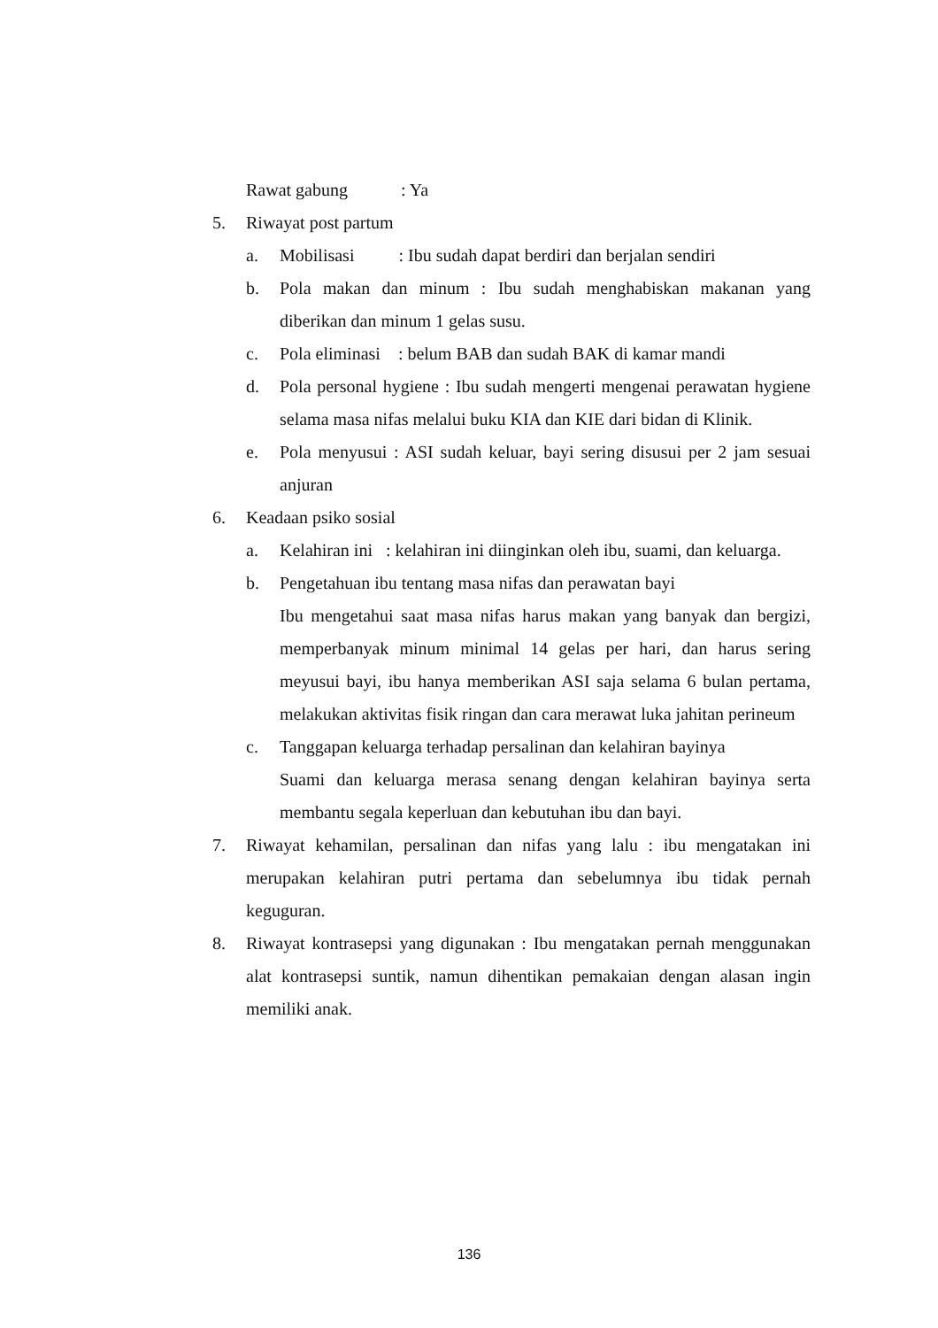Rawat gabung : Ya
5. Riwayat post partum
a. Mobilisasi : Ibu sudah dapat berdiri dan berjalan sendiri
b. Pola makan dan minum : Ibu sudah menghabiskan makanan yang diberikan dan minum 1 gelas susu.
c. Pola eliminasi : belum BAB dan sudah BAK di kamar mandi
d. Pola personal hygiene : Ibu sudah mengerti mengenai perawatan hygiene selama masa nifas melalui buku KIA dan KIE dari bidan di Klinik.
e. Pola menyusui : ASI sudah keluar, bayi sering disusui per 2 jam sesuai anjuran
6. Keadaan psiko sosial
a. Kelahiran ini : kelahiran ini diinginkan oleh ibu, suami, dan keluarga.
b. Pengetahuan ibu tentang masa nifas dan perawatan bayi
Ibu mengetahui saat masa nifas harus makan yang banyak dan bergizi, memperbanyak minum minimal 14 gelas per hari, dan harus sering meyusui bayi, ibu hanya memberikan ASI saja selama 6 bulan pertama, melakukan aktivitas fisik ringan dan cara merawat luka jahitan perineum
c. Tanggapan keluarga terhadap persalinan dan kelahiran bayinya
Suami dan keluarga merasa senang dengan kelahiran bayinya serta membantu segala keperluan dan kebutuhan ibu dan bayi.
7. Riwayat kehamilan, persalinan dan nifas yang lalu : ibu mengatakan ini merupakan kelahiran putri pertama dan sebelumnya ibu tidak pernah keguguran.
8. Riwayat kontrasepsi yang digunakan : Ibu mengatakan pernah menggunakan alat kontrasepsi suntik, namun dihentikan pemakaian dengan alasan ingin memiliki anak.
136